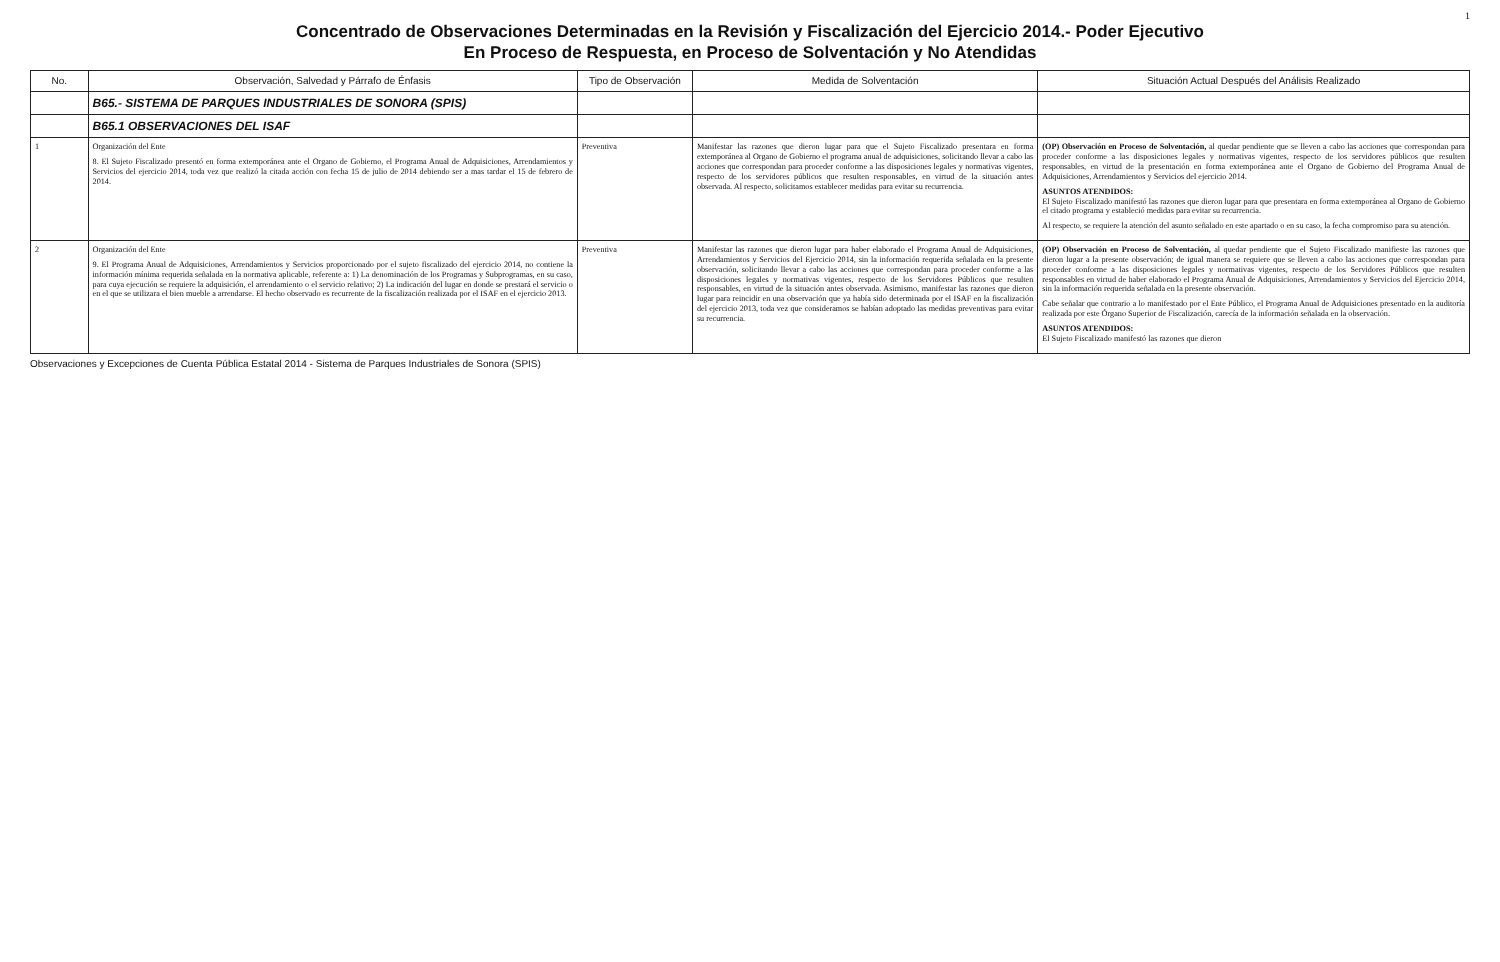1
Concentrado de Observaciones Determinadas en la Revisión y Fiscalización del Ejercicio 2014.- Poder Ejecutivo
En Proceso de Respuesta, en Proceso de Solventación y No Atendidas
| No. | Observación, Salvedad y Párrafo de Énfasis | Tipo de Observación | Medida de Solventación | Situación Actual Después del Análisis Realizado |
| --- | --- | --- | --- | --- |
| | B65.- SISTEMA DE PARQUES INDUSTRIALES DE SONORA (SPIS) | | | |
| | B65.1 OBSERVACIONES DEL ISAF | | | |
| 1 | Organización del Ente 8. El Sujeto Fiscalizado presentó en forma extemporánea ante el Organo de Gobierno, el Programa Anual de Adquisiciones, Arrendamientos y Servicios del ejercicio 2014, toda vez que realizó la citada acción con fecha 15 de julio de 2014 debiendo ser a mas tardar el 15 de febrero de 2014. | Preventiva | Manifestar las razones que dieron lugar para que el Sujeto Fiscalizado presentara en forma extemporánea al Organo de Gobierno el programa anual de adquisiciones, solicitando llevar a cabo las acciones que correspondan para proceder conforme a las disposiciones legales y normativas vigentes, respecto de los servidores públicos que resulten responsables, en virtud de la situación antes observada. Al respecto, solicitamos establecer medidas para evitar su recurrencia. | (OP) Observación en Proceso de Solventación, al quedar pendiente que se lleven a cabo las acciones que correspondan para proceder conforme a las disposiciones legales y normativas vigentes, respecto de los servidores públicos que resulten responsables, en virtud de la presentación en forma extemporánea ante el Organo de Gobierno del Programa Anual de Adquisiciones, Arrendamientos y Servicios del ejercicio 2014. ASUNTOS ATENDIDOS: El Sujeto Fiscalizado manifestó las razones que dieron lugar para que presentara en forma extemporánea al Organo de Gobierno el citado programa y estableció medidas para evitar su recurrencia. Al respecto, se requiere la atención del asunto señalado en este apartado o en su caso, la fecha compromiso para su atención. |
| 2 | Organización del Ente 9. El Programa Anual de Adquisiciones, Arrendamientos y Servicios proporcionado por el sujeto fiscalizado del ejercicio 2014, no contiene la información mínima requerida señalada en la normativa aplicable, referente a: 1) La denominación de los Programas y Subprogramas, en su caso, para cuya ejecución se requiere la adquisición, el arrendamiento o el servicio relativo; 2) La indicación del lugar en donde se prestará el servicio o en el que se utilizara el bien mueble a arrendarse. El hecho observado es recurrente de la fiscalización realizada por el ISAF en el ejercicio 2013. | Preventiva | Manifestar las razones que dieron lugar para haber elaborado el Programa Anual de Adquisiciones, Arrendamientos y Servicios del Ejercicio 2014, sin la información requerida señalada en la presente observación, solicitando llevar a cabo las acciones que correspondan para proceder conforme a las disposiciones legales y normativas vigentes, respecto de los Servidores Públicos que resulten responsables, en virtud de la situación antes observada. Asimismo, manifestar las razones que dieron lugar para reincidir en una observación que ya había sido determinada por el ISAF en la fiscalización del ejercicio 2013, toda vez que consideramos se habían adoptado las medidas preventivas para evitar su recurrencia. | (OP) Observación en Proceso de Solventación, al quedar pendiente que el Sujeto Fiscalizado manifieste las razones que dieron lugar a la presente observación; de igual manera se requiere que se lleven a cabo las acciones que correspondan para proceder conforme a las disposiciones legales y normativas vigentes, respecto de los Servidores Públicos que resulten responsables en virtud de haber elaborado el Programa Anual de Adquisiciones, Arrendamientos y Servicios del Ejercicio 2014, sin la información requerida señalada en la presente observación. Cabe señalar que contrario a lo manifestado por el Ente Público, el Programa Anual de Adquisiciones presentado en la auditoría realizada por este Órgano Superior de Fiscalización, carecía de la información señalada en la observación. ASUNTOS ATENDIDOS: El Sujeto Fiscalizado manifestó las razones que dieron |
Observaciones y Excepciones de Cuenta Pública Estatal 2014 - Sistema de Parques Industriales de Sonora (SPIS)